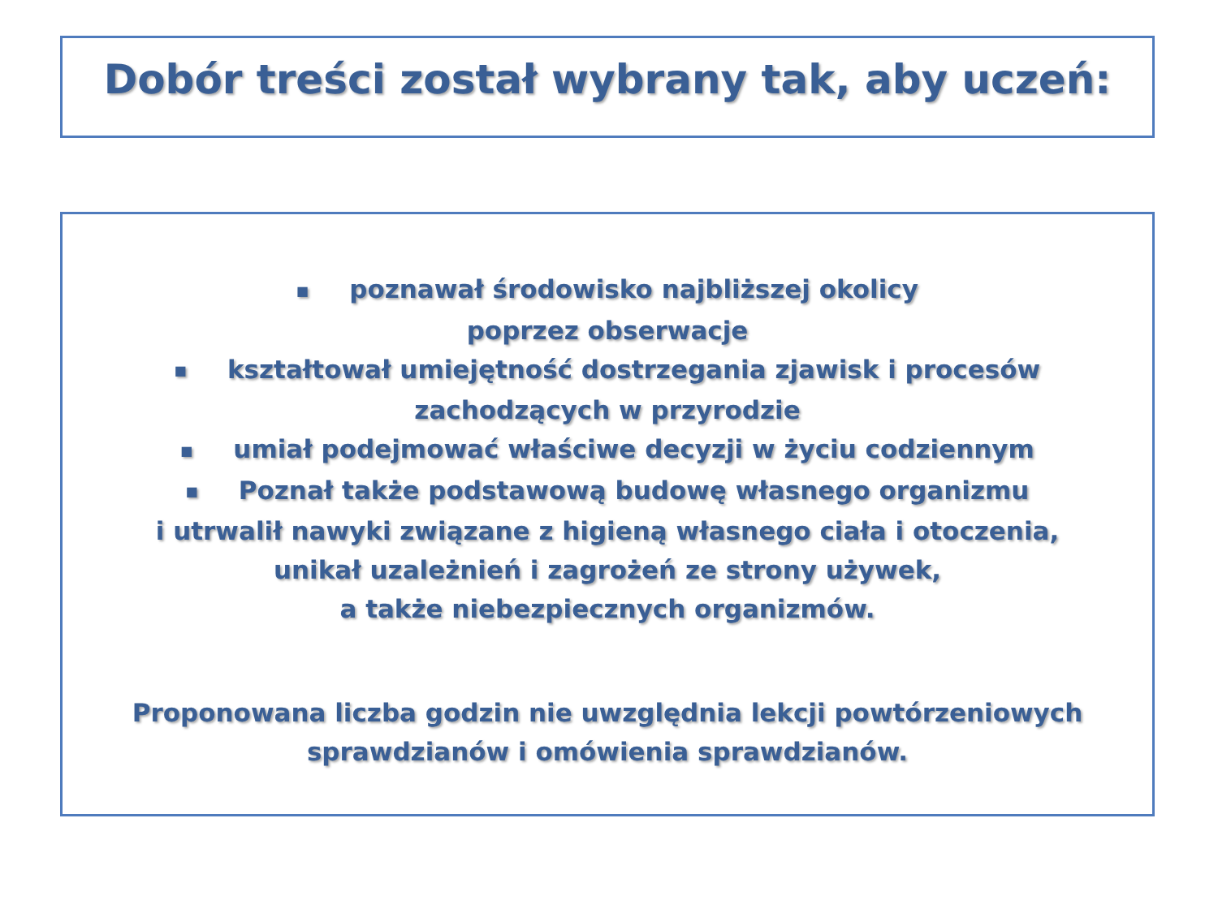Dobór treści został wybrany tak, aby uczeń:
■ poznawał środowisko najbliższej okolicy
poprzez obserwacje
■ kształtował umiejętność dostrzegania zjawisk i procesów
zachodzących w przyrodzie
■ umiał podejmować właściwe decyzji w życiu codziennym
■ Poznał także podstawową budowę własnego organizmu
i utrwalił nawyki związane z higieną własnego ciała i otoczenia,
unikał uzależnień i zagrożeń ze strony używek,
a także niebezpiecznych organizmów.
Proponowana liczba godzin nie uwzględnia lekcji powtórzeniowych
sprawdzianów i omówienia sprawdzianów.